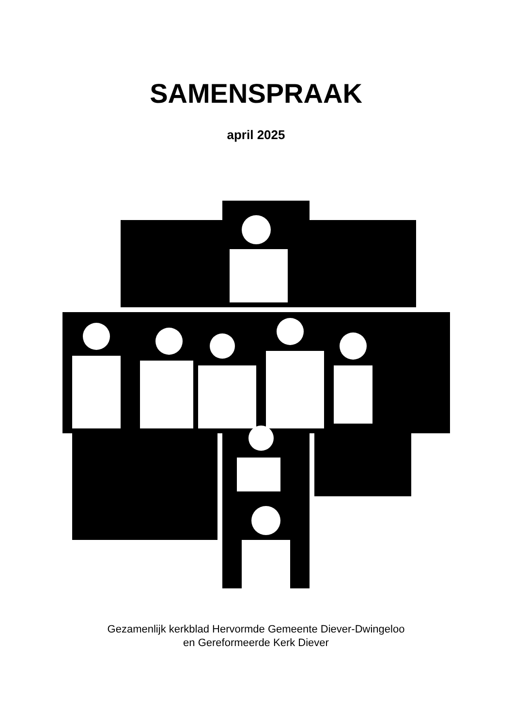SAMENSPRAAK
april 2025
Gezamenlijk kerkblad Hervormde Gemeente Diever-Dwingeloo
en Gereformeerde Kerk Diever